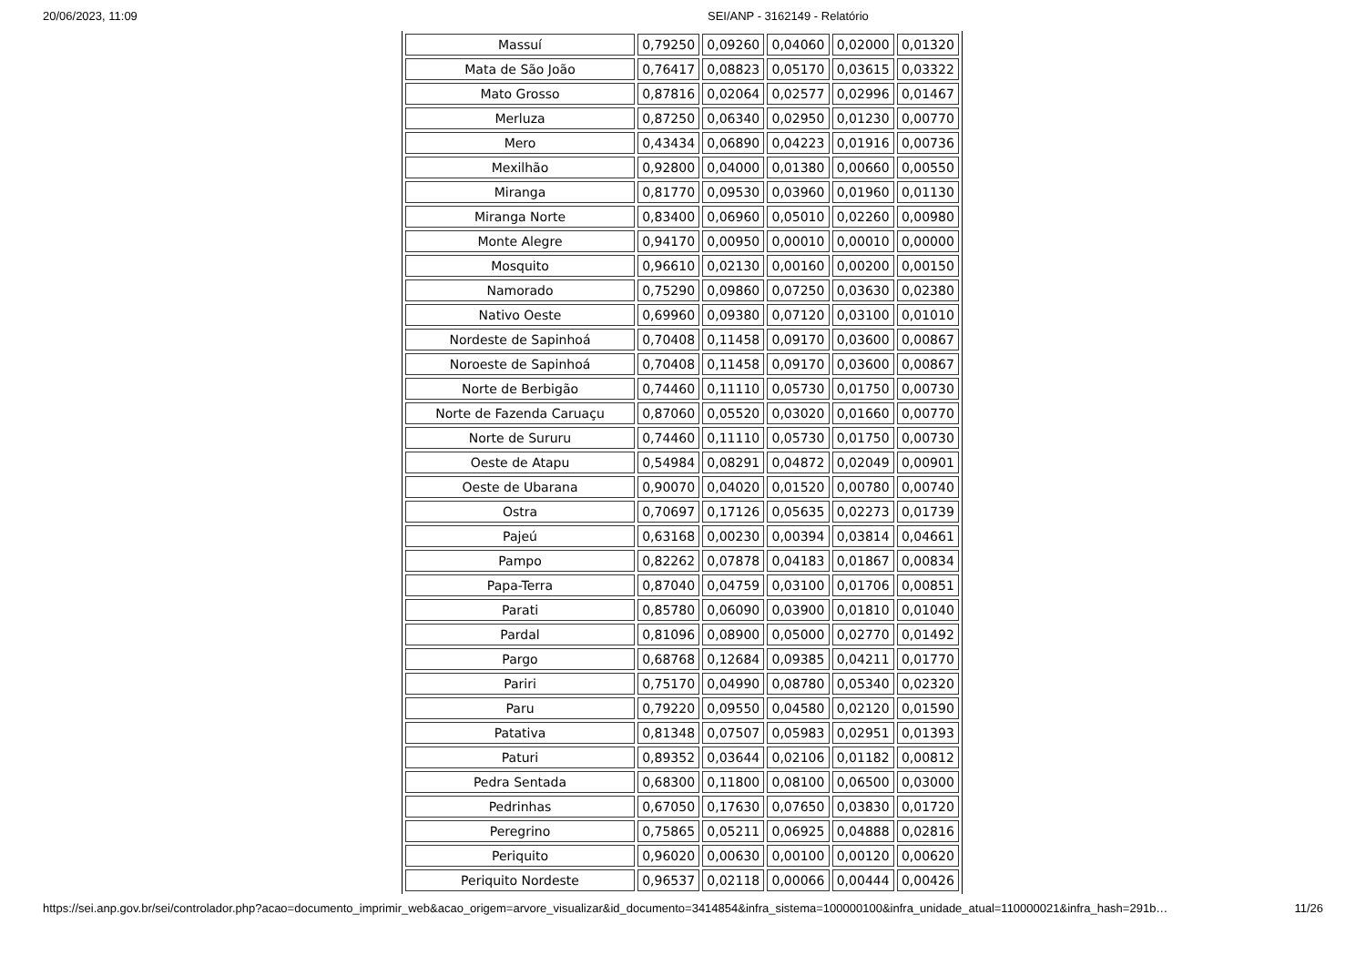20/06/2023, 11:09 SEI/ANP - 3162149 - Relatório
| Massuí | 0,79250 | 0,09260 | 0,04060 | 0,02000 | 0,01320 |
| Mata de São João | 0,76417 | 0,08823 | 0,05170 | 0,03615 | 0,03322 |
| Mato Grosso | 0,87816 | 0,02064 | 0,02577 | 0,02996 | 0,01467 |
| Merluza | 0,87250 | 0,06340 | 0,02950 | 0,01230 | 0,00770 |
| Mero | 0,43434 | 0,06890 | 0,04223 | 0,01916 | 0,00736 |
| Mexilhão | 0,92800 | 0,04000 | 0,01380 | 0,00660 | 0,00550 |
| Miranga | 0,81770 | 0,09530 | 0,03960 | 0,01960 | 0,01130 |
| Miranga Norte | 0,83400 | 0,06960 | 0,05010 | 0,02260 | 0,00980 |
| Monte Alegre | 0,94170 | 0,00950 | 0,00010 | 0,00010 | 0,00000 |
| Mosquito | 0,96610 | 0,02130 | 0,00160 | 0,00200 | 0,00150 |
| Namorado | 0,75290 | 0,09860 | 0,07250 | 0,03630 | 0,02380 |
| Nativo Oeste | 0,69960 | 0,09380 | 0,07120 | 0,03100 | 0,01010 |
| Nordeste de Sapinhoá | 0,70408 | 0,11458 | 0,09170 | 0,03600 | 0,00867 |
| Noroeste de Sapinhoá | 0,70408 | 0,11458 | 0,09170 | 0,03600 | 0,00867 |
| Norte de Berbigão | 0,74460 | 0,11110 | 0,05730 | 0,01750 | 0,00730 |
| Norte de Fazenda Caruaçu | 0,87060 | 0,05520 | 0,03020 | 0,01660 | 0,00770 |
| Norte de Sururu | 0,74460 | 0,11110 | 0,05730 | 0,01750 | 0,00730 |
| Oeste de Atapu | 0,54984 | 0,08291 | 0,04872 | 0,02049 | 0,00901 |
| Oeste de Ubarana | 0,90070 | 0,04020 | 0,01520 | 0,00780 | 0,00740 |
| Ostra | 0,70697 | 0,17126 | 0,05635 | 0,02273 | 0,01739 |
| Pajeú | 0,63168 | 0,00230 | 0,00394 | 0,03814 | 0,04661 |
| Pampo | 0,82262 | 0,07878 | 0,04183 | 0,01867 | 0,00834 |
| Papa-Terra | 0,87040 | 0,04759 | 0,03100 | 0,01706 | 0,00851 |
| Parati | 0,85780 | 0,06090 | 0,03900 | 0,01810 | 0,01040 |
| Pardal | 0,81096 | 0,08900 | 0,05000 | 0,02770 | 0,01492 |
| Pargo | 0,68768 | 0,12684 | 0,09385 | 0,04211 | 0,01770 |
| Pariri | 0,75170 | 0,04990 | 0,08780 | 0,05340 | 0,02320 |
| Paru | 0,79220 | 0,09550 | 0,04580 | 0,02120 | 0,01590 |
| Patativa | 0,81348 | 0,07507 | 0,05983 | 0,02951 | 0,01393 |
| Paturi | 0,89352 | 0,03644 | 0,02106 | 0,01182 | 0,00812 |
| Pedra Sentada | 0,68300 | 0,11800 | 0,08100 | 0,06500 | 0,03000 |
| Pedrinhas | 0,67050 | 0,17630 | 0,07650 | 0,03830 | 0,01720 |
| Peregrino | 0,75865 | 0,05211 | 0,06925 | 0,04888 | 0,02816 |
| Periquito | 0,96020 | 0,00630 | 0,00100 | 0,00120 | 0,00620 |
| Periquito Nordeste | 0,96537 | 0,02118 | 0,00066 | 0,00444 | 0,00426 |
https://sei.anp.gov.br/sei/controlador.php?acao=documento_imprimir_web&acao_origem=arvore_visualizar&id_documento=3414854&infra_sistema=100000100&infra_unidade_atual=110000021&infra_hash=291b… 11/26